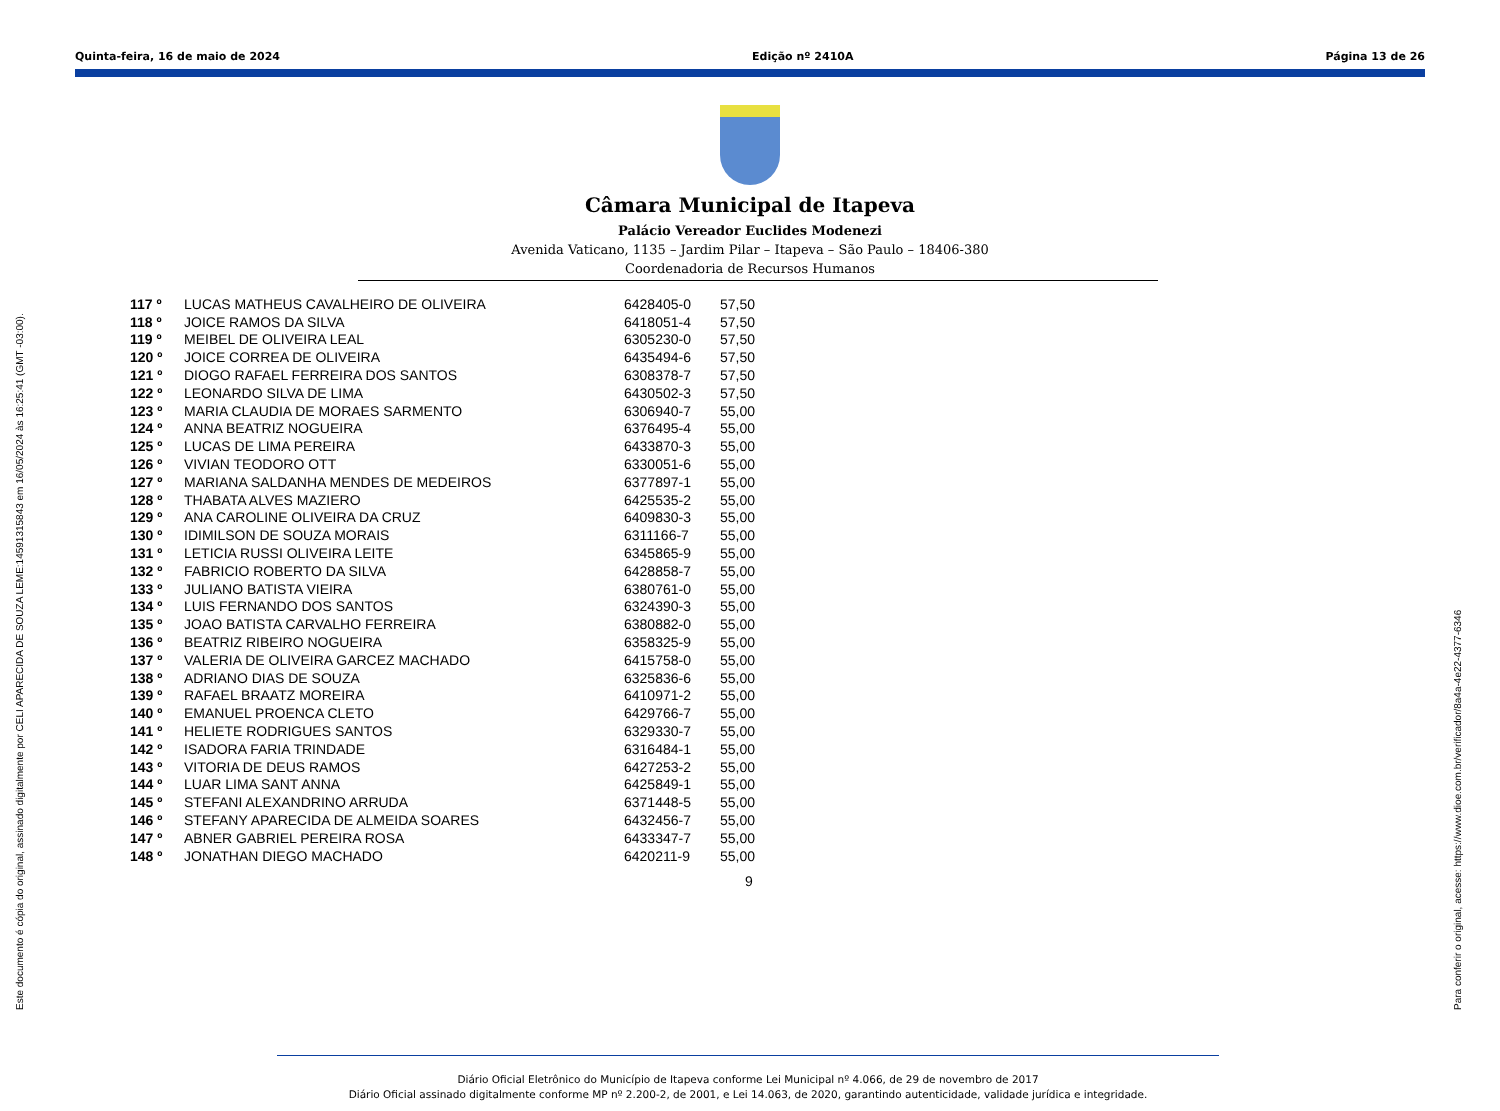Quinta-feira, 16 de maio de 2024 Edição nº 2410A Página 13 de 26
Este documento é cópia do original, assinado digitalmente por CELI APARECIDA DE SOUZA LEME:14591315843 em 16/05/2024 às 16:25:41 (GMT -03:00). Para conferir o original, acesse: https://www.dioe.com.br/verificador/8a4a-4e22-4377-6346
Câmara Municipal de Itapeva
Palácio Vereador Euclides Modenezi
Avenida Vaticano, 1135 – Jardim Pilar – Itapeva – São Paulo – 18406-380
Coordenadoria de Recursos Humanos
| 117 º | LUCAS MATHEUS CAVALHEIRO DE OLIVEIRA | 6428405-0 | 57,50 |
| 118 º | JOICE RAMOS DA SILVA | 6418051-4 | 57,50 |
| 119 º | MEIBEL DE OLIVEIRA LEAL | 6305230-0 | 57,50 |
| 120 º | JOICE CORREA DE OLIVEIRA | 6435494-6 | 57,50 |
| 121 º | DIOGO RAFAEL FERREIRA DOS SANTOS | 6308378-7 | 57,50 |
| 122 º | LEONARDO SILVA DE LIMA | 6430502-3 | 57,50 |
| 123 º | MARIA CLAUDIA DE MORAES SARMENTO | 6306940-7 | 55,00 |
| 124 º | ANNA BEATRIZ NOGUEIRA | 6376495-4 | 55,00 |
| 125 º | LUCAS DE LIMA PEREIRA | 6433870-3 | 55,00 |
| 126 º | VIVIAN TEODORO OTT | 6330051-6 | 55,00 |
| 127 º | MARIANA SALDANHA MENDES DE MEDEIROS | 6377897-1 | 55,00 |
| 128 º | THABATA ALVES MAZIERO | 6425535-2 | 55,00 |
| 129 º | ANA CAROLINE OLIVEIRA DA CRUZ | 6409830-3 | 55,00 |
| 130 º | IDIMILSON DE SOUZA MORAIS | 6311166-7 | 55,00 |
| 131 º | LETICIA RUSSI OLIVEIRA LEITE | 6345865-9 | 55,00 |
| 132 º | FABRICIO ROBERTO DA SILVA | 6428858-7 | 55,00 |
| 133 º | JULIANO BATISTA VIEIRA | 6380761-0 | 55,00 |
| 134 º | LUIS FERNANDO DOS SANTOS | 6324390-3 | 55,00 |
| 135 º | JOAO BATISTA CARVALHO FERREIRA | 6380882-0 | 55,00 |
| 136 º | BEATRIZ RIBEIRO NOGUEIRA | 6358325-9 | 55,00 |
| 137 º | VALERIA DE OLIVEIRA GARCEZ MACHADO | 6415758-0 | 55,00 |
| 138 º | ADRIANO DIAS DE SOUZA | 6325836-6 | 55,00 |
| 139 º | RAFAEL BRAATZ MOREIRA | 6410971-2 | 55,00 |
| 140 º | EMANUEL PROENCA CLETO | 6429766-7 | 55,00 |
| 141 º | HELIETE RODRIGUES SANTOS | 6329330-7 | 55,00 |
| 142 º | ISADORA FARIA TRINDADE | 6316484-1 | 55,00 |
| 143 º | VITORIA DE DEUS RAMOS | 6427253-2 | 55,00 |
| 144 º | LUAR LIMA SANT ANNA | 6425849-1 | 55,00 |
| 145 º | STEFANI ALEXANDRINO ARRUDA | 6371448-5 | 55,00 |
| 146 º | STEFANY APARECIDA DE ALMEIDA SOARES | 6432456-7 | 55,00 |
| 147 º | ABNER GABRIEL PEREIRA ROSA | 6433347-7 | 55,00 |
| 148 º | JONATHAN DIEGO MACHADO | 6420211-9 | 55,00 |
9
Diário Oficial Eletrônico do Município de Itapeva conforme Lei Municipal nº 4.066, de 29 de novembro de 2017
Diário Oficial assinado digitalmente conforme MP nº 2.200-2, de 2001, e Lei 14.063, de 2020, garantindo autenticidade, validade jurídica e integridade.